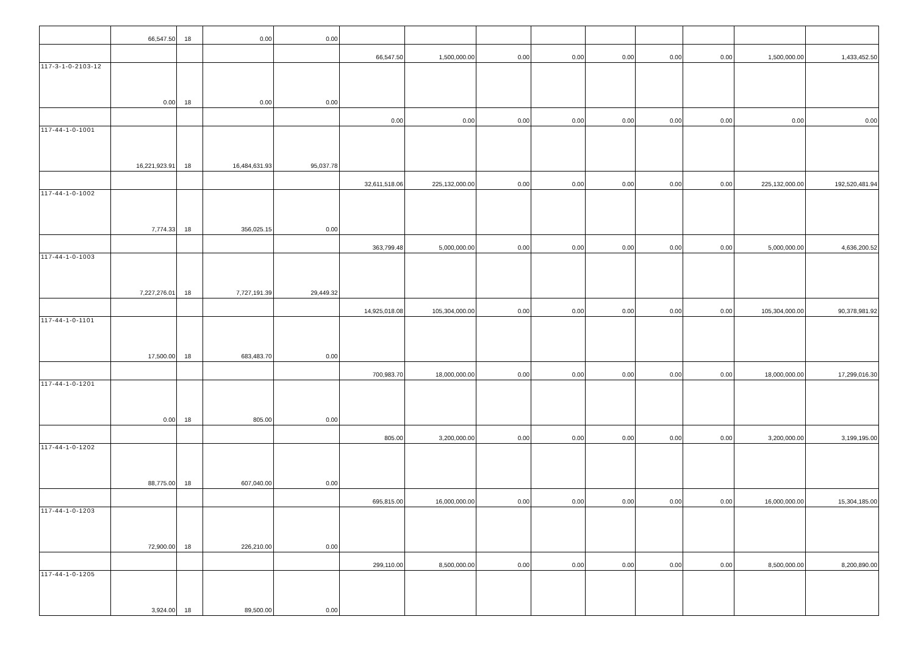| | 66,547.50 | 18 | 0.00 | 0.00 | | | | | | | | | |
| | | | | | 66,547.50 | 1,500,000.00 | 0.00 | 0.00 | 0.00 | 0.00 | 0.00 | 1,500,000.00 | 1,433,452.50 |
| 117-3-1-0-2103-12 | 0.00 | 18 | 0.00 | 0.00 | | | | | | | | | |
| | | | | | 0.00 | 0.00 | 0.00 | 0.00 | 0.00 | 0.00 | 0.00 | 0.00 | 0.00 |
| 117-44-1-0-1001 | 16,221,923.91 | 18 | 16,484,631.93 | 95,037.78 | | | | | | | | | |
| | | | | | 32,611,518.06 | 225,132,000.00 | 0.00 | 0.00 | 0.00 | 0.00 | 0.00 | 225,132,000.00 | 192,520,481.94 |
| 117-44-1-0-1002 | 7,774.33 | 18 | 356,025.15 | 0.00 | | | | | | | | | |
| | | | | | 363,799.48 | 5,000,000.00 | 0.00 | 0.00 | 0.00 | 0.00 | 0.00 | 5,000,000.00 | 4,636,200.52 |
| 117-44-1-0-1003 | 7,227,276.01 | 18 | 7,727,191.39 | 29,449.32 | | | | | | | | | |
| | | | | | 14,925,018.08 | 105,304,000.00 | 0.00 | 0.00 | 0.00 | 0.00 | 0.00 | 105,304,000.00 | 90,378,981.92 |
| 117-44-1-0-1101 | 17,500.00 | 18 | 683,483.70 | 0.00 | | | | | | | | | |
| | | | | | 700,983.70 | 18,000,000.00 | 0.00 | 0.00 | 0.00 | 0.00 | 0.00 | 18,000,000.00 | 17,299,016.30 |
| 117-44-1-0-1201 | 0.00 | 18 | 805.00 | 0.00 | | | | | | | | | |
| | | | | | 805.00 | 3,200,000.00 | 0.00 | 0.00 | 0.00 | 0.00 | 0.00 | 3,200,000.00 | 3,199,195.00 |
| 117-44-1-0-1202 | 88,775.00 | 18 | 607,040.00 | 0.00 | | | | | | | | | |
| | | | | | 695,815.00 | 16,000,000.00 | 0.00 | 0.00 | 0.00 | 0.00 | 0.00 | 16,000,000.00 | 15,304,185.00 |
| 117-44-1-0-1203 | 72,900.00 | 18 | 226,210.00 | 0.00 | | | | | | | | | |
| | | | | | 299,110.00 | 8,500,000.00 | 0.00 | 0.00 | 0.00 | 0.00 | 0.00 | 8,500,000.00 | 8,200,890.00 |
| 117-44-1-0-1205 | 3,924.00 | 18 | 89,500.00 | 0.00 | | | | | | | | | |